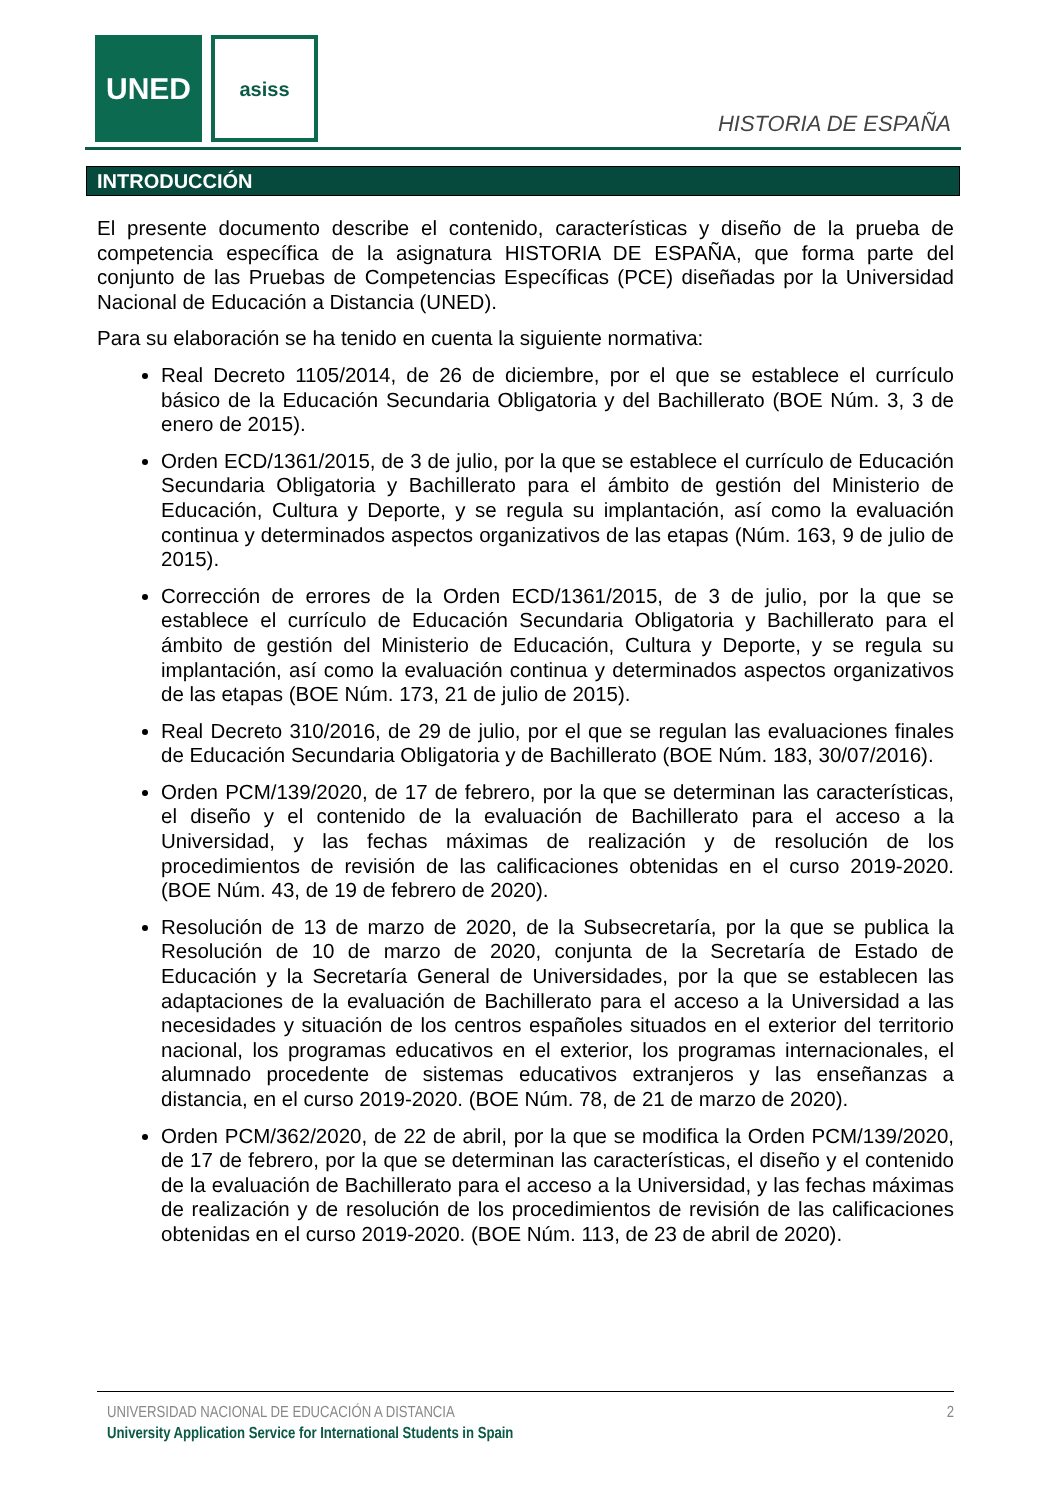UNED asiss
HISTORIA DE ESPAÑA
INTRODUCCIÓN
El presente documento describe el contenido, características y diseño de la prueba de competencia específica de la asignatura HISTORIA DE ESPAÑA, que forma parte del conjunto de las Pruebas de Competencias Específicas (PCE) diseñadas por la Universidad Nacional de Educación a Distancia (UNED).
Para su elaboración se ha tenido en cuenta la siguiente normativa:
Real Decreto 1105/2014, de 26 de diciembre, por el que se establece el currículo básico de la Educación Secundaria Obligatoria y del Bachillerato (BOE Núm. 3, 3 de enero de 2015).
Orden ECD/1361/2015, de 3 de julio, por la que se establece el currículo de Educación Secundaria Obligatoria y Bachillerato para el ámbito de gestión del Ministerio de Educación, Cultura y Deporte, y se regula su implantación, así como la evaluación continua y determinados aspectos organizativos de las etapas (Núm. 163, 9 de julio de 2015).
Corrección de errores de la Orden ECD/1361/2015, de 3 de julio, por la que se establece el currículo de Educación Secundaria Obligatoria y Bachillerato para el ámbito de gestión del Ministerio de Educación, Cultura y Deporte, y se regula su implantación, así como la evaluación continua y determinados aspectos organizativos de las etapas (BOE Núm. 173, 21 de julio de 2015).
Real Decreto 310/2016, de 29 de julio, por el que se regulan las evaluaciones finales de Educación Secundaria Obligatoria y de Bachillerato (BOE Núm. 183, 30/07/2016).
Orden PCM/139/2020, de 17 de febrero, por la que se determinan las características, el diseño y el contenido de la evaluación de Bachillerato para el acceso a la Universidad, y las fechas máximas de realización y de resolución de los procedimientos de revisión de las calificaciones obtenidas en el curso 2019-2020. (BOE Núm. 43, de 19 de febrero de 2020).
Resolución de 13 de marzo de 2020, de la Subsecretaría, por la que se publica la Resolución de 10 de marzo de 2020, conjunta de la Secretaría de Estado de Educación y la Secretaría General de Universidades, por la que se establecen las adaptaciones de la evaluación de Bachillerato para el acceso a la Universidad a las necesidades y situación de los centros españoles situados en el exterior del territorio nacional, los programas educativos en el exterior, los programas internacionales, el alumnado procedente de sistemas educativos extranjeros y las enseñanzas a distancia, en el curso 2019-2020. (BOE Núm. 78, de 21 de marzo de 2020).
Orden PCM/362/2020, de 22 de abril, por la que se modifica la Orden PCM/139/2020, de 17 de febrero, por la que se determinan las características, el diseño y el contenido de la evaluación de Bachillerato para el acceso a la Universidad, y las fechas máximas de realización y de resolución de los procedimientos de revisión de las calificaciones obtenidas en el curso 2019-2020. (BOE Núm. 113, de 23 de abril de 2020).
UNIVERSIDAD NACIONAL DE EDUCACIÓN A DISTANCIA 2
University Application Service for International Students in Spain